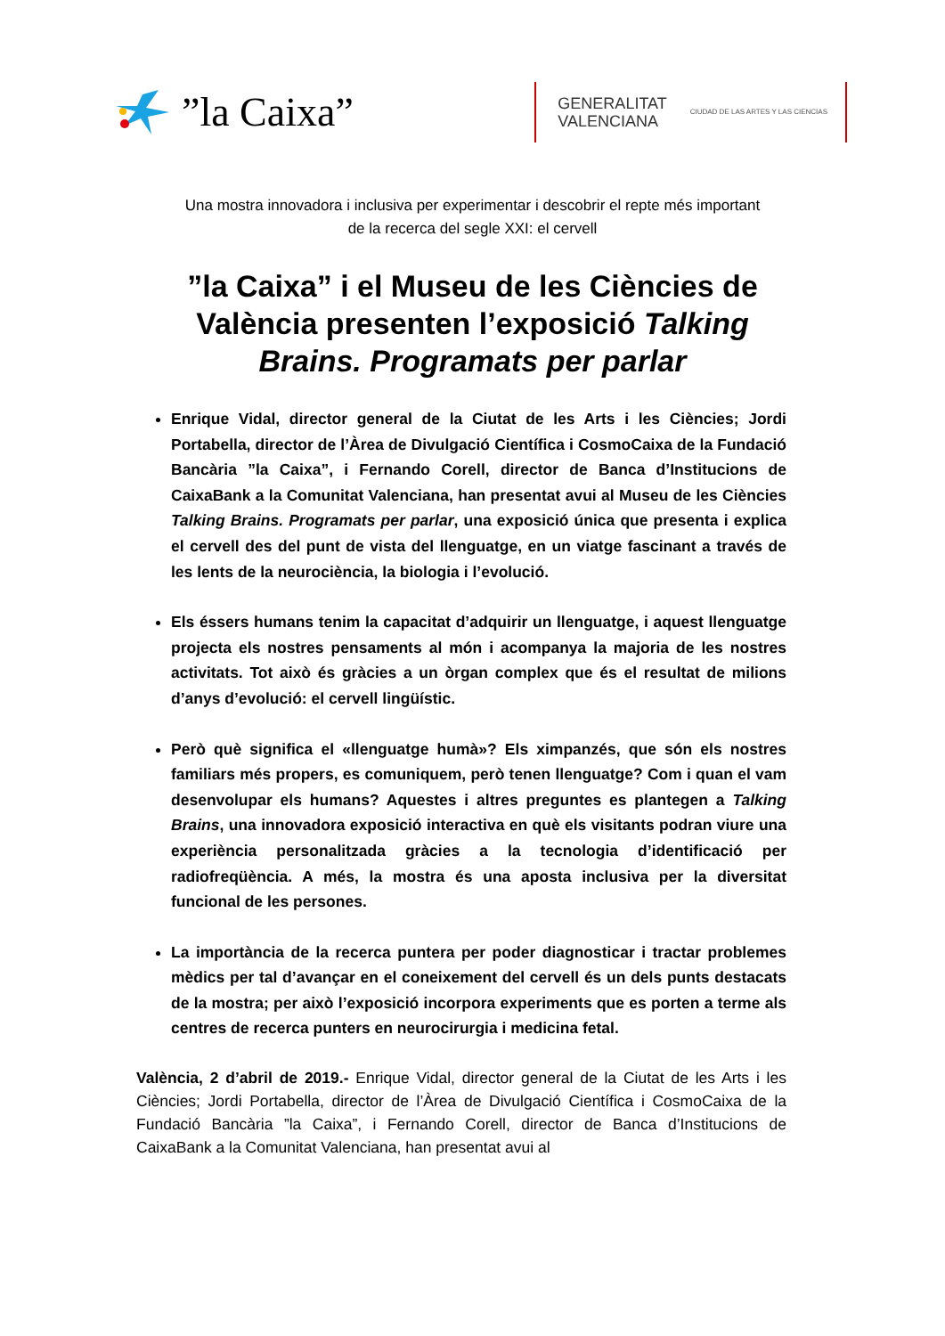”la Caixa”
GENERALITAT
VALENCIANA
CIUDAD DE LAS ARTES Y LAS CIENCIAS
Una mostra innovadora i inclusiva per experimentar i descobrir el repte més important
de la recerca del segle XXI: el cervell
”la Caixa” i el Museu de les Ciències de València presenten l’exposició Talking Brains. Programats per parlar
Enrique Vidal, director general de la Ciutat de les Arts i les Ciències; Jordi Portabella, director de l’Àrea de Divulgació Científica i CosmoCaixa de la Fundació Bancària ”la Caixa”, i Fernando Corell, director de Banca d’Institucions de CaixaBank a la Comunitat Valenciana, han presentat avui al Museu de les Ciències Talking Brains. Programats per parlar, una exposició única que presenta i explica el cervell des del punt de vista del llenguatge, en un viatge fascinant a través de les lents de la neurociència, la biologia i l’evolució.
Els éssers humans tenim la capacitat d’adquirir un llenguatge, i aquest llenguatge projecta els nostres pensaments al món i acompanya la majoria de les nostres activitats. Tot això és gràcies a un òrgan complex que és el resultat de milions d’anys d’evolució: el cervell lingüístic.
Però què significa el «llenguatge humà»? Els ximpanzés, que són els nostres familiars més propers, es comuniquem, però tenen llenguatge? Com i quan el vam desenvolupar els humans? Aquestes i altres preguntes es plantegen a Talking Brains, una innovadora exposició interactiva en què els visitants podran viure una experiència personalitzada gràcies a la tecnologia d’identificació per radiofreqüència. A més, la mostra és una aposta inclusiva per la diversitat funcional de les persones.
La importància de la recerca puntera per poder diagnosticar i tractar problemes mèdics per tal d’avançar en el coneixement del cervell és un dels punts destacats de la mostra; per això l’exposició incorpora experiments que es porten a terme als centres de recerca punters en neurocirurgia i medicina fetal.
València, 2 d’abril de 2019.- Enrique Vidal, director general de la Ciutat de les Arts i les Ciències; Jordi Portabella, director de l’Àrea de Divulgació Científica i CosmoCaixa de la Fundació Bancària ”la Caixa”, i Fernando Corell, director de Banca d’Institucions de CaixaBank a la Comunitat Valenciana, han presentat avui al